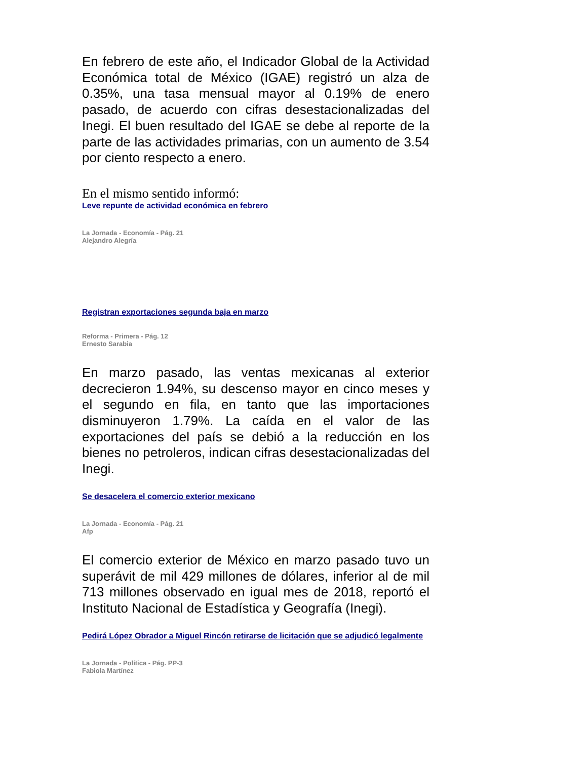En febrero de este año, el Indicador Global de la Actividad Económica total de México (IGAE) registró un alza de 0.35%, una tasa mensual mayor al 0.19% de enero pasado, de acuerdo con cifras desestacionalizadas del Inegi. El buen resultado del IGAE se debe al reporte de la parte de las actividades primarias, con un aumento de 3.54 por ciento respecto a enero.
En el mismo sentido informó:
Leve repunte de actividad económica en febrero
La Jornada - Economía - Pág. 21
Alejandro Alegría
Registran exportaciones segunda baja en marzo
Reforma - Primera - Pág. 12
Ernesto Sarabia
En marzo pasado, las ventas mexicanas al exterior decrecieron 1.94%, su descenso mayor en cinco meses y el segundo en fila, en tanto que las importaciones disminuyeron 1.79%. La caída en el valor de las exportaciones del país se debió a la reducción en los bienes no petroleros, indican cifras desestacionalizadas del Inegi.
Se desacelera el comercio exterior mexicano
La Jornada - Economía - Pág. 21
Afp
El comercio exterior de México en marzo pasado tuvo un superávit de mil 429 millones de dólares, inferior al de mil 713 millones observado en igual mes de 2018, reportó el Instituto Nacional de Estadística y Geografía (Inegi).
Pedirá López Obrador a Miguel Rincón retirarse de licitación que se adjudicó legalmente
La Jornada - Política - Pág. PP-3
Fabiola Martínez